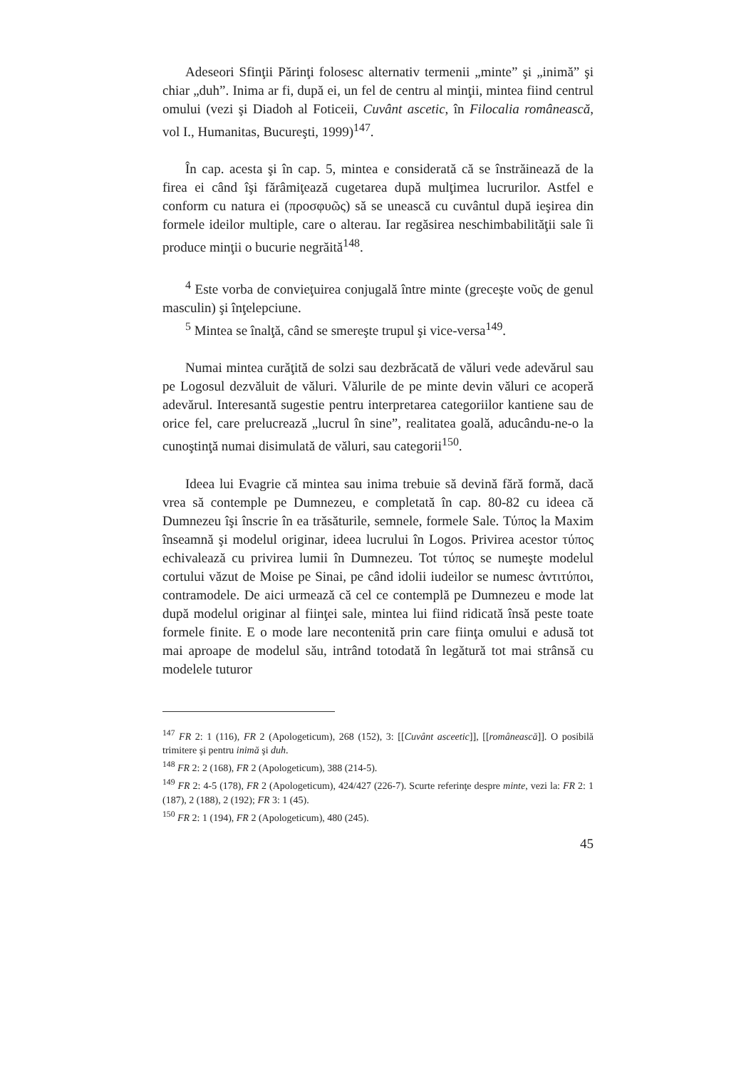Adeseori Sfinţii Părinţi folosesc alternativ termenii „minte” şi „inimă” şi chiar „duh”. Inima ar fi, după ei, un fel de centru al minţii, mintea fiind centrul omului (vezi şi Diadoh al Foticeii, Cuvânt ascetic, în Filocalia românească, vol I., Humanitas, Bucureşti, 1999)<sup>147</sup>.
În cap. acesta şi în cap. 5, mintea e considerată că se înstrăinează de la firea ei când îşi fărâmiţează cugetarea după mulţimea lucrurilor. Astfel e conform cu natura ei (προσφυῶς) să se unească cu cuvântul după ieşirea din formele ideilor multiple, care o alterau. Iar regăsirea neschimbabilităţii sale îi produce minţii o bucurie negrăită<sup>148</sup>.
<sup>4</sup> Este vorba de convieţuirea conjugală între minte (greceşte νοῦς de genul masculin) şi înţelepciune.
<sup>5</sup> Mintea se înalţă, când se smereşte trupul şi vice-versa<sup>149</sup>.
Numai mintea curăţită de solzi sau dezbrăcată de văluri vede adevărul sau pe Logosul dezvăluit de văluri. Vălurile de pe minte devin văluri ce acoperă adevărul. Interesantă sugestie pentru interpretarea categoriilor kantiene sau de orice fel, care prelucrează „lucrul în sine”, realitatea goală, aducându-ne-o la cunoştinţă numai disimulată de văluri, sau categorii<sup>150</sup>.
Ideea lui Evagrie că mintea sau inima trebuie să devină fără formă, dacă vrea să contemple pe Dumnezeu, e completată în cap. 80-82 cu ideea că Dumnezeu îşi înscrie în ea trăsăturile, semnele, formele Sale. Τύπος la Maxim înseamnă şi modelul originar, ideea lucrului în Logos. Privirea acestor τύπος echivalează cu privirea lumii în Dumnezeu. Tot τύπος se numeşte modelul cortului văzut de Moise pe Sinai, pe când idolii iudeilor se numesc ἀντιτύποι, contramodele. De aici urmează că cel ce contemplă pe Dumnezeu e mode lat după modelul originar al fiinţei sale, mintea lui fiind ridicată însă peste toate formele finite. E o mode lare necontenită prin care fiinţa omului e adusă tot mai aproape de modelul său, intrând totodată în legătură tot mai strânsă cu modelele tuturor
<sup>147</sup> FR 2: 1 (116), FR 2 (Apologeticum), 268 (152), 3: [[Cuvânt asceetic]], [[românească]]. O posibilă trimitere şi pentru inimă şi duh.
<sup>148</sup> FR 2: 2 (168), FR 2 (Apologeticum), 388 (214-5).
<sup>149</sup> FR 2: 4-5 (178), FR 2 (Apologeticum), 424/427 (226-7). Scurte referinţe despre minte, vezi la: FR 2: 1 (187), 2 (188), 2 (192); FR 3: 1 (45).
<sup>150</sup> FR 2: 1 (194), FR 2 (Apologeticum), 480 (245).
45